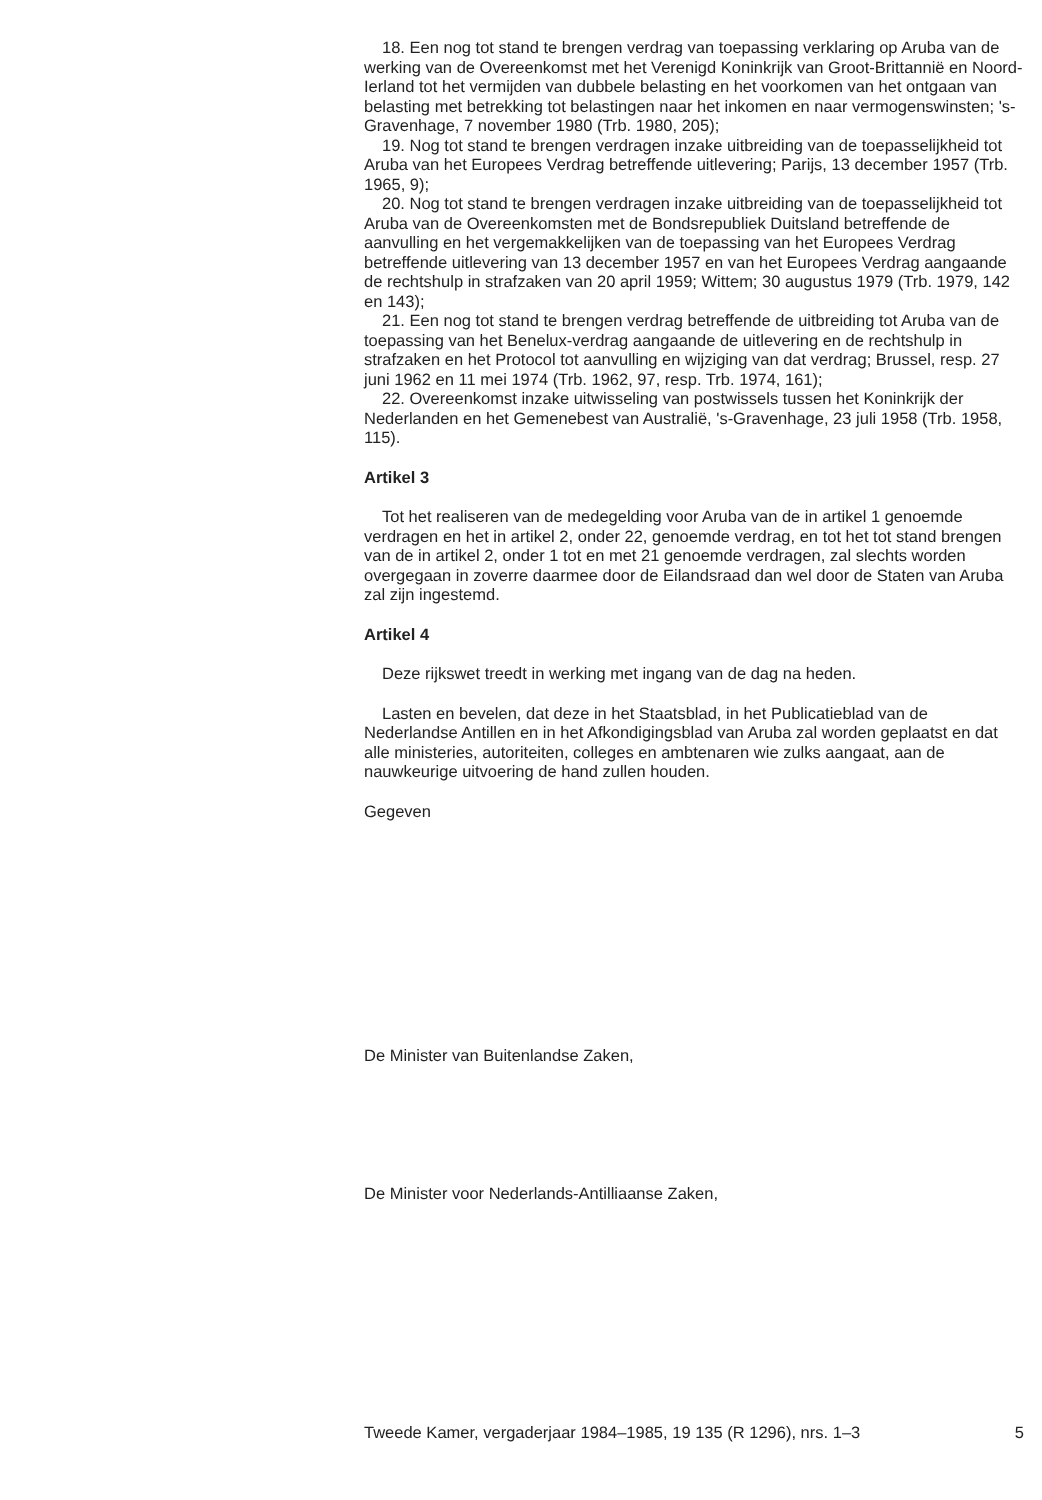18. Een nog tot stand te brengen verdrag van toepassing verklaring op Aruba van de werking van de Overeenkomst met het Verenigd Koninkrijk van Groot-Brittannië en Noord-Ierland tot het vermijden van dubbele belasting en het voorkomen van het ontgaan van belasting met betrekking tot belastingen naar het inkomen en naar vermogenswinsten; 's-Gravenhage, 7 november 1980 (Trb. 1980, 205);
19. Nog tot stand te brengen verdragen inzake uitbreiding van de toepasselijkheid tot Aruba van het Europees Verdrag betreffende uitlevering; Parijs, 13 december 1957 (Trb. 1965, 9);
20. Nog tot stand te brengen verdragen inzake uitbreiding van de toepasselijkheid tot Aruba van de Overeenkomsten met de Bondsrepubliek Duitsland betreffende de aanvulling en het vergemakkelijken van de toepassing van het Europees Verdrag betreffende uitlevering van 13 december 1957 en van het Europees Verdrag aangaande de rechtshulp in strafzaken van 20 april 1959; Wittem; 30 augustus 1979 (Trb. 1979, 142 en 143);
21. Een nog tot stand te brengen verdrag betreffende de uitbreiding tot Aruba van de toepassing van het Benelux-verdrag aangaande de uitlevering en de rechtshulp in strafzaken en het Protocol tot aanvulling en wijziging van dat verdrag; Brussel, resp. 27 juni 1962 en 11 mei 1974 (Trb. 1962, 97, resp. Trb. 1974, 161);
22. Overeenkomst inzake uitwisseling van postwissels tussen het Koninkrijk der Nederlanden en het Gemenebest van Australië, 's-Gravenhage, 23 juli 1958 (Trb. 1958, 115).
Artikel 3
Tot het realiseren van de medegelding voor Aruba van de in artikel 1 genoemde verdragen en het in artikel 2, onder 22, genoemde verdrag, en tot het tot stand brengen van de in artikel 2, onder 1 tot en met 21 genoemde verdragen, zal slechts worden overgegaan in zoverre daarmee door de Eilandsraad dan wel door de Staten van Aruba zal zijn ingestemd.
Artikel 4
Deze rijkswet treedt in werking met ingang van de dag na heden.
Lasten en bevelen, dat deze in het Staatsblad, in het Publicatieblad van de Nederlandse Antillen en in het Afkondigingsblad van Aruba zal worden geplaatst en dat alle ministeries, autoriteiten, colleges en ambtenaren wie zulks aangaat, aan de nauwkeurige uitvoering de hand zullen houden.
Gegeven
De Minister van Buitenlandse Zaken,
De Minister voor Nederlands-Antilliaanse Zaken,
Tweede Kamer, vergaderjaar 1984–1985, 19 135 (R 1296), nrs. 1–3 5